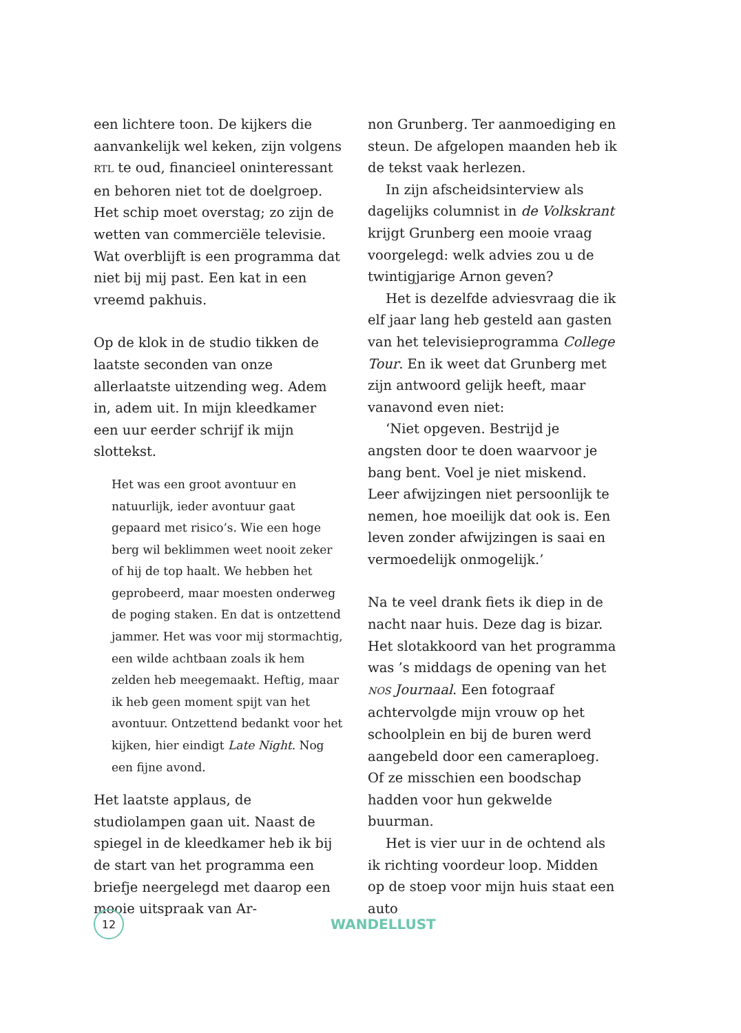een lichtere toon. De kijkers die aanvankelijk wel keken, zijn volgens RTL te oud, financieel oninteressant en behoren niet tot de doelgroep. Het schip moet overstag; zo zijn de wetten van commerciële televisie. Wat overblijft is een programma dat niet bij mij past. Een kat in een vreemd pakhuis.
Op de klok in de studio tikken de laatste seconden van onze allerlaatste uitzending weg. Adem in, adem uit. In mijn kleedkamer een uur eerder schrijf ik mijn slottekst.
Het was een groot avontuur en natuurlijk, ieder avontuur gaat gepaard met risico’s. Wie een hoge berg wil beklimmen weet nooit zeker of hij de top haalt. We hebben het geprobeerd, maar moesten onderweg de poging staken. En dat is ontzettend jammer. Het was voor mij stormachtig, een wilde achtbaan zoals ik hem zelden heb meegemaakt. Heftig, maar ik heb geen moment spijt van het avontuur. Ontzettend bedankt voor het kijken, hier eindigt Late Night. Nog een fijne avond.
Het laatste applaus, de studiolampen gaan uit. Naast de spiegel in de kleedkamer heb ik bij de start van het programma een briefje neergelegd met daarop een mooie uitspraak van Ar-
non Grunberg. Ter aanmoediging en steun. De afgelopen maanden heb ik de tekst vaak herlezen.
In zijn afscheidsinterview als dagelijks columnist in de Volkskrant krijgt Grunberg een mooie vraag voorgelegd: welk advies zou u de twintigjarige Arnon geven?
Het is dezelfde adviesvraag die ik elf jaar lang heb gesteld aan gasten van het televisieprogramma College Tour. En ik weet dat Grunberg met zijn antwoord gelijk heeft, maar vanavond even niet:
‘Niet opgeven. Bestrijd je angsten door te doen waarvoor je bang bent. Voel je niet miskend. Leer afwijzingen niet persoonlijk te nemen, hoe moeilijk dat ook is. Een leven zonder afwijzingen is saai en vermoedelijk onmogelijk.’
Na te veel drank fiets ik diep in de nacht naar huis. Deze dag is bizar. Het slotakkoord van het programma was ’s middags de opening van het NOS Journaal. Een fotograaf achtervolgde mijn vrouw op het schoolplein en bij de buren werd aangebeld door een cameraploeg. Of ze misschien een boodschap hadden voor hun gekwelde buurman.
Het is vier uur in de ochtend als ik richting voordeur loop. Midden op de stoep voor mijn huis staat een auto
12
WANDELLUST